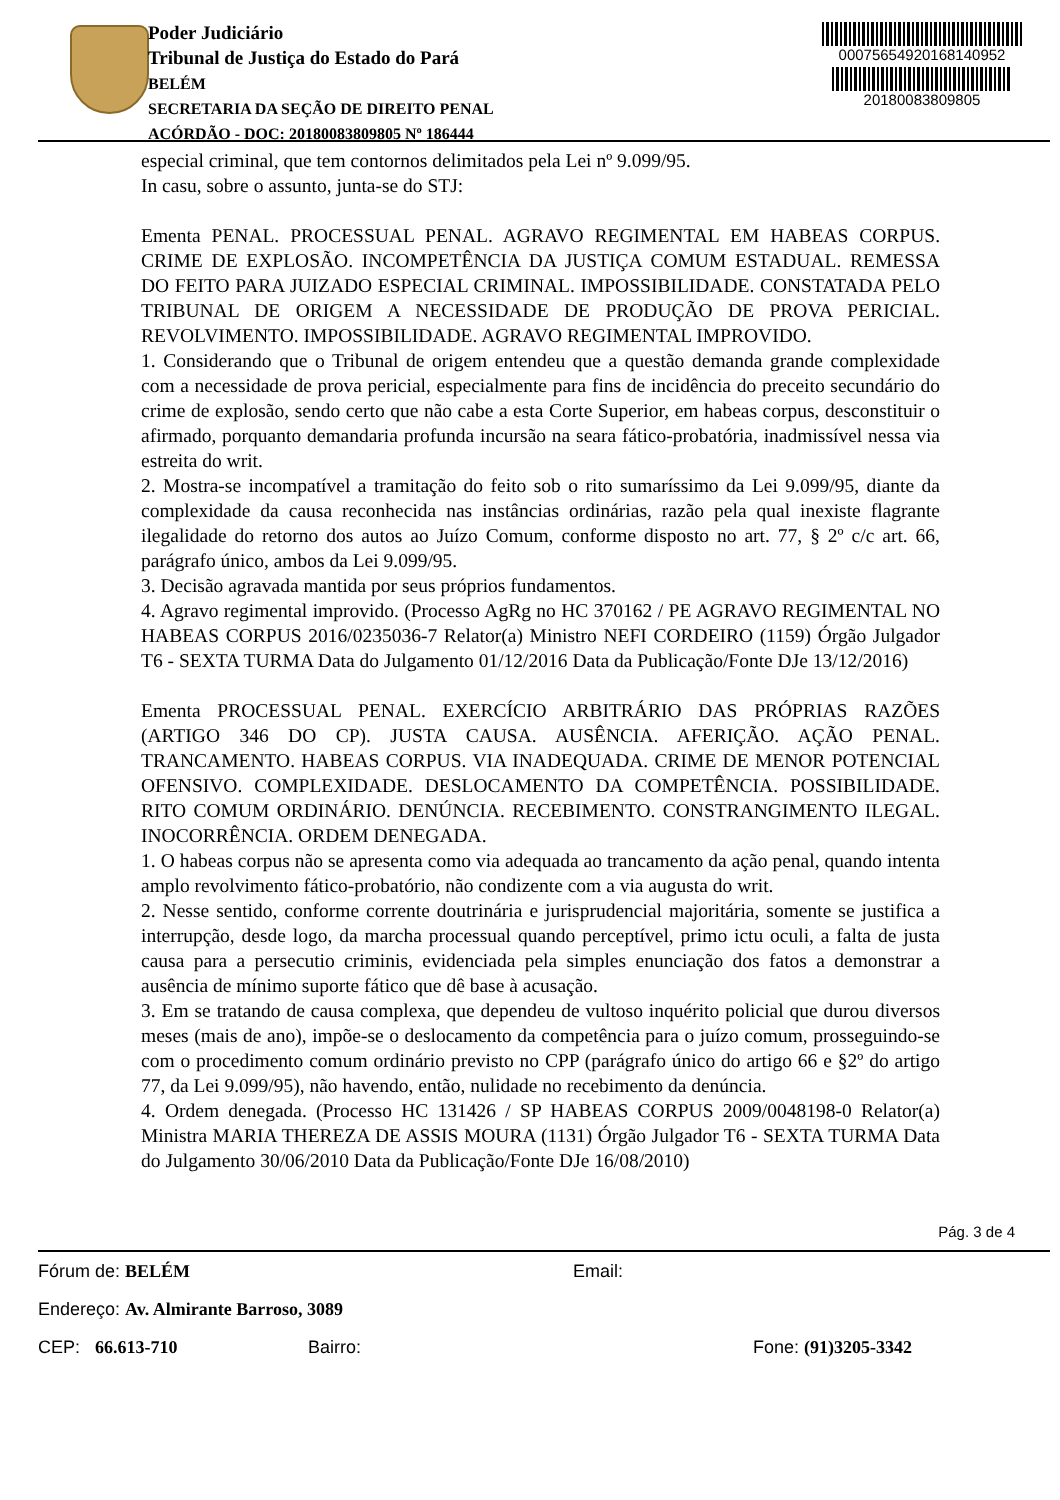Poder Judiciário
Tribunal de Justiça do Estado do Pará
BELÉM
SECRETARIA DA SEÇÃO DE DIREITO PENAL
ACÓRDÃO - DOC: 20180083809805 Nº 186444
00075654920168140952
20180083809805
especial criminal, que tem contornos delimitados pela Lei nº 9.099/95.
In casu, sobre o assunto, junta-se do STJ:
Ementa PENAL. PROCESSUAL PENAL. AGRAVO REGIMENTAL EM HABEAS CORPUS. CRIME DE EXPLOSÃO. INCOMPETÊNCIA DA JUSTIÇA COMUM ESTADUAL. REMESSA DO FEITO PARA JUIZADO ESPECIAL CRIMINAL. IMPOSSIBILIDADE. CONSTATADA PELO TRIBUNAL DE ORIGEM A NECESSIDADE DE PRODUÇÃO DE PROVA PERICIAL. REVOLVIMENTO. IMPOSSIBILIDADE. AGRAVO REGIMENTAL IMPROVIDO.
1. Considerando que o Tribunal de origem entendeu que a questão demanda grande complexidade com a necessidade de prova pericial, especialmente para fins de incidência do preceito secundário do crime de explosão, sendo certo que não cabe a esta Corte Superior, em habeas corpus, desconstituir o afirmado, porquanto demandaria profunda incursão na seara fático-probatória, inadmissível nessa via estreita do writ.
2. Mostra-se incompatível a tramitação do feito sob o rito sumaríssimo da Lei 9.099/95, diante da complexidade da causa reconhecida nas instâncias ordinárias, razão pela qual inexiste flagrante ilegalidade do retorno dos autos ao Juízo Comum, conforme disposto no art. 77, § 2º c/c art. 66, parágrafo único, ambos da Lei 9.099/95.
3. Decisão agravada mantida por seus próprios fundamentos.
4. Agravo regimental improvido. (Processo AgRg no HC 370162 / PE AGRAVO REGIMENTAL NO HABEAS CORPUS 2016/0235036-7 Relator(a) Ministro NEFI CORDEIRO (1159) Órgão Julgador T6 - SEXTA TURMA Data do Julgamento 01/12/2016 Data da Publicação/Fonte DJe 13/12/2016)
Ementa PROCESSUAL PENAL. EXERCÍCIO ARBITRÁRIO DAS PRÓPRIAS RAZÕES (ARTIGO 346 DO CP). JUSTA CAUSA. AUSÊNCIA. AFERIÇÃO. AÇÃO PENAL. TRANCAMENTO. HABEAS CORPUS. VIA INADEQUADA. CRIME DE MENOR POTENCIAL OFENSIVO. COMPLEXIDADE. DESLOCAMENTO DA COMPETÊNCIA. POSSIBILIDADE. RITO COMUM ORDINÁRIO. DENÚNCIA. RECEBIMENTO. CONSTRANGIMENTO ILEGAL. INOCORRÊNCIA. ORDEM DENEGADA.
1. O habeas corpus não se apresenta como via adequada ao trancamento da ação penal, quando intenta amplo revolvimento fático-probatório, não condizente com a via augusta do writ.
2. Nesse sentido, conforme corrente doutrinária e jurisprudencial majoritária, somente se justifica a interrupção, desde logo, da marcha processual quando perceptível, primo ictu oculi, a falta de justa causa para a persecutio criminis, evidenciada pela simples enunciação dos fatos a demonstrar a ausência de mínimo suporte fático que dê base à acusação.
3. Em se tratando de causa complexa, que dependeu de vultoso inquérito policial que durou diversos meses (mais de ano), impõe-se o deslocamento da competência para o juízo comum, prosseguindo-se com o procedimento comum ordinário previsto no CPP (parágrafo único do artigo 66 e §2º do artigo 77, da Lei 9.099/95), não havendo, então, nulidade no recebimento da denúncia.
4. Ordem denegada. (Processo HC 131426 / SP HABEAS CORPUS 2009/0048198-0 Relator(a) Ministra MARIA THEREZA DE ASSIS MOURA (1131) Órgão Julgador T6 - SEXTA TURMA Data do Julgamento 30/06/2010 Data da Publicação/Fonte DJe 16/08/2010)
Pág. 3 de 4
Fórum de: BELÉM Email:
Endereço: Av. Almirante Barroso, 3089
CEP: 66.613-710 Bairro: Fone: (91)3205-3342